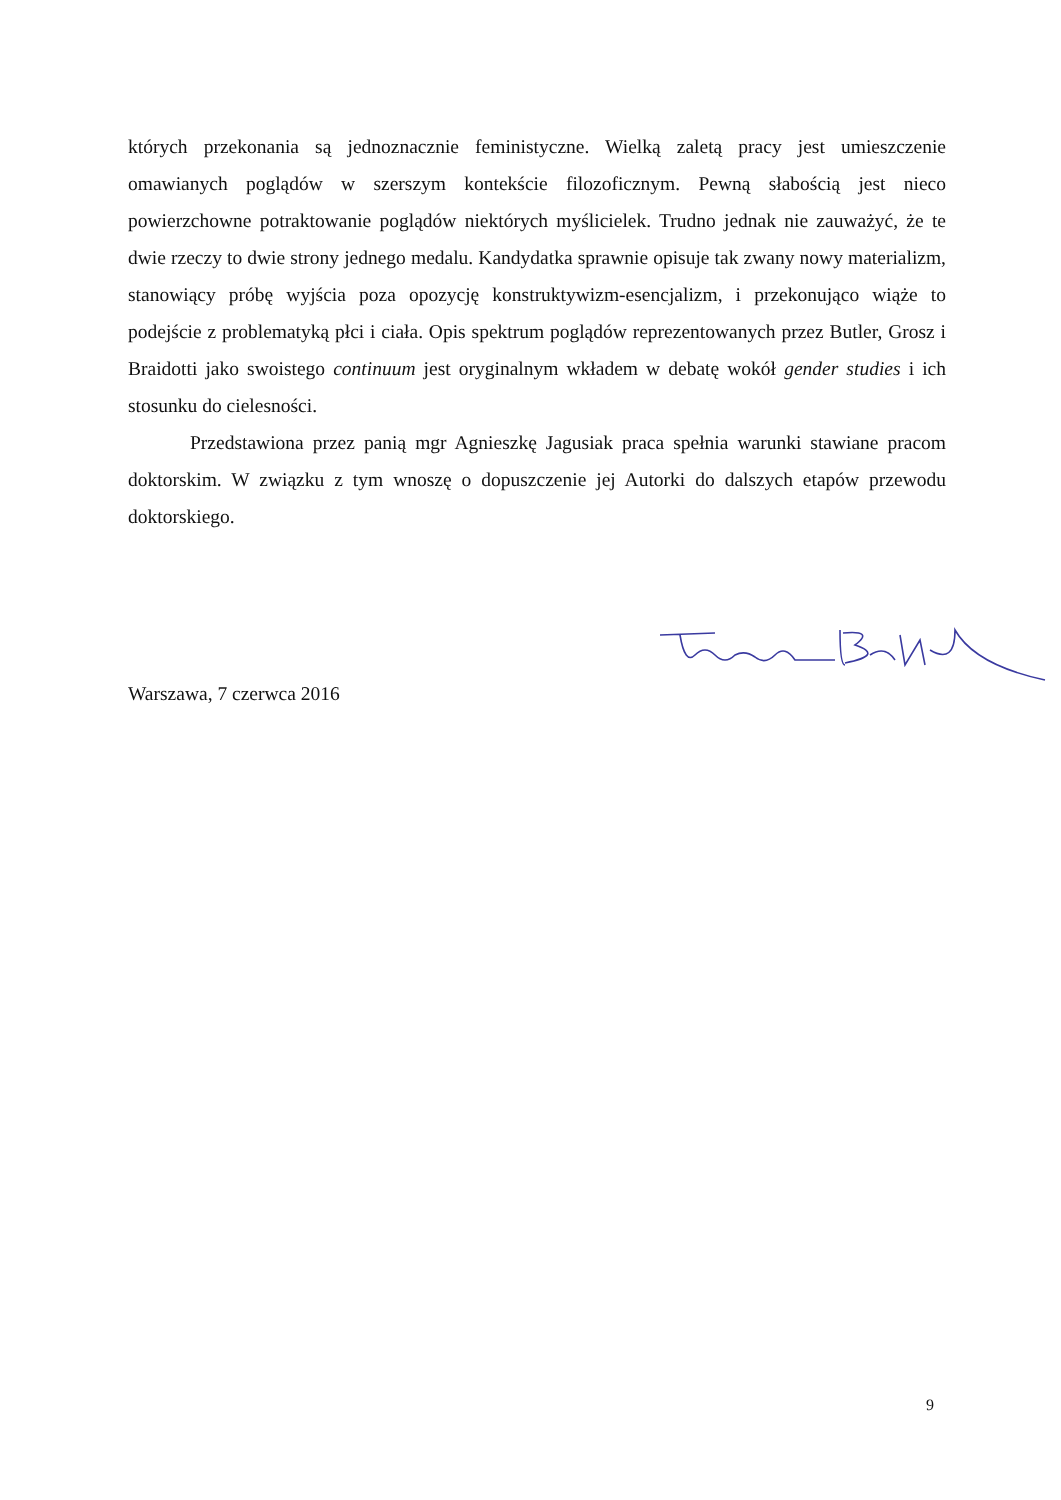których przekonania są jednoznacznie feministyczne. Wielką zaletą pracy jest umieszczenie omawianych poglądów w szerszym kontekście filozoficznym. Pewną słabością jest nieco powierzchowne potraktowanie poglądów niektórych myślicielek. Trudno jednak nie zauważyć, że te dwie rzeczy to dwie strony jednego medalu. Kandydatka sprawnie opisuje tak zwany nowy materializm, stanowiący próbę wyjścia poza opozycję konstruktywizm-esencjalizm, i przekonująco wiąże to podejście z problematyką płci i ciała. Opis spektrum poglądów reprezentowanych przez Butler, Grosz i Braidotti jako swoistego continuum jest oryginalnym wkładem w debatę wokół gender studies i ich stosunku do cielesności.
Przedstawiona przez panią mgr Agnieszkę Jagusiak praca spełnia warunki stawiane pracom doktorskim. W związku z tym wnoszę o dopuszczenie jej Autorki do dalszych etapów przewodu doktorskiego.
Warszawa, 7 czerwca 2016
9